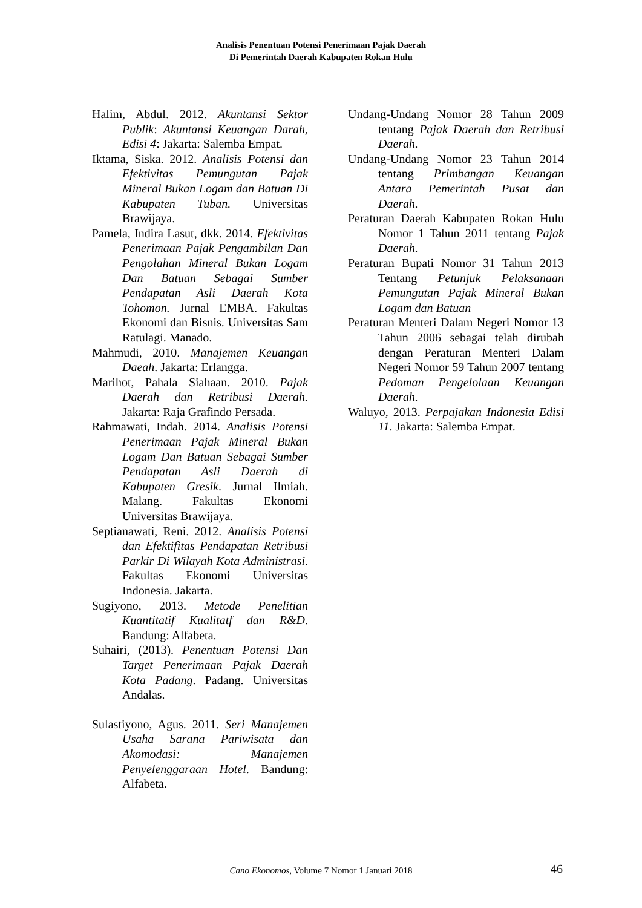Analisis Penentuan Potensi Penerimaan Pajak Daerah
Di Pemerintah Daerah Kabupaten Rokan Hulu
Halim, Abdul. 2012. Akuntansi Sektor Publik: Akuntansi Keuangan Darah, Edisi 4: Jakarta: Salemba Empat.
Iktama, Siska. 2012. Analisis Potensi dan Efektivitas Pemungutan Pajak Mineral Bukan Logam dan Batuan Di Kabupaten Tuban. Universitas Brawijaya.
Pamela, Indira Lasut, dkk. 2014. Efektivitas Penerimaan Pajak Pengambilan Dan Pengolahan Mineral Bukan Logam Dan Batuan Sebagai Sumber Pendapatan Asli Daerah Kota Tohomon. Jurnal EMBA. Fakultas Ekonomi dan Bisnis. Universitas Sam Ratulagi. Manado.
Mahmudi, 2010. Manajemen Keuangan Daeah. Jakarta: Erlangga.
Marihot, Pahala Siahaan. 2010. Pajak Daerah dan Retribusi Daerah. Jakarta: Raja Grafindo Persada.
Rahmawati, Indah. 2014. Analisis Potensi Penerimaan Pajak Mineral Bukan Logam Dan Batuan Sebagai Sumber Pendapatan Asli Daerah di Kabupaten Gresik. Jurnal Ilmiah. Malang. Fakultas Ekonomi Universitas Brawijaya.
Septianawati, Reni. 2012. Analisis Potensi dan Efektifitas Pendapatan Retribusi Parkir Di Wilayah Kota Administrasi. Fakultas Ekonomi Universitas Indonesia. Jakarta.
Sugiyono, 2013. Metode Penelitian Kuantitatif Kualitatf dan R&D. Bandung: Alfabeta.
Suhairi, (2013). Penentuan Potensi Dan Target Penerimaan Pajak Daerah Kota Padang. Padang. Universitas Andalas.
Sulastiyono, Agus. 2011. Seri Manajemen Usaha Sarana Pariwisata dan Akomodasi: Manajemen Penyelenggaraan Hotel. Bandung: Alfabeta.
Undang-Undang Nomor 28 Tahun 2009 tentang Pajak Daerah dan Retribusi Daerah.
Undang-Undang Nomor 23 Tahun 2014 tentang Primbangan Keuangan Antara Pemerintah Pusat dan Daerah.
Peraturan Daerah Kabupaten Rokan Hulu Nomor 1 Tahun 2011 tentang Pajak Daerah.
Peraturan Bupati Nomor 31 Tahun 2013 Tentang Petunjuk Pelaksanaan Pemungutan Pajak Mineral Bukan Logam dan Batuan
Peraturan Menteri Dalam Negeri Nomor 13 Tahun 2006 sebagai telah dirubah dengan Peraturan Menteri Dalam Negeri Nomor 59 Tahun 2007 tentang Pedoman Pengelolaan Keuangan Daerah.
Waluyo, 2013. Perpajakan Indonesia Edisi 11. Jakarta: Salemba Empat.
Cano Ekonomos, Volume 7 Nomor 1 Januari 2018 46